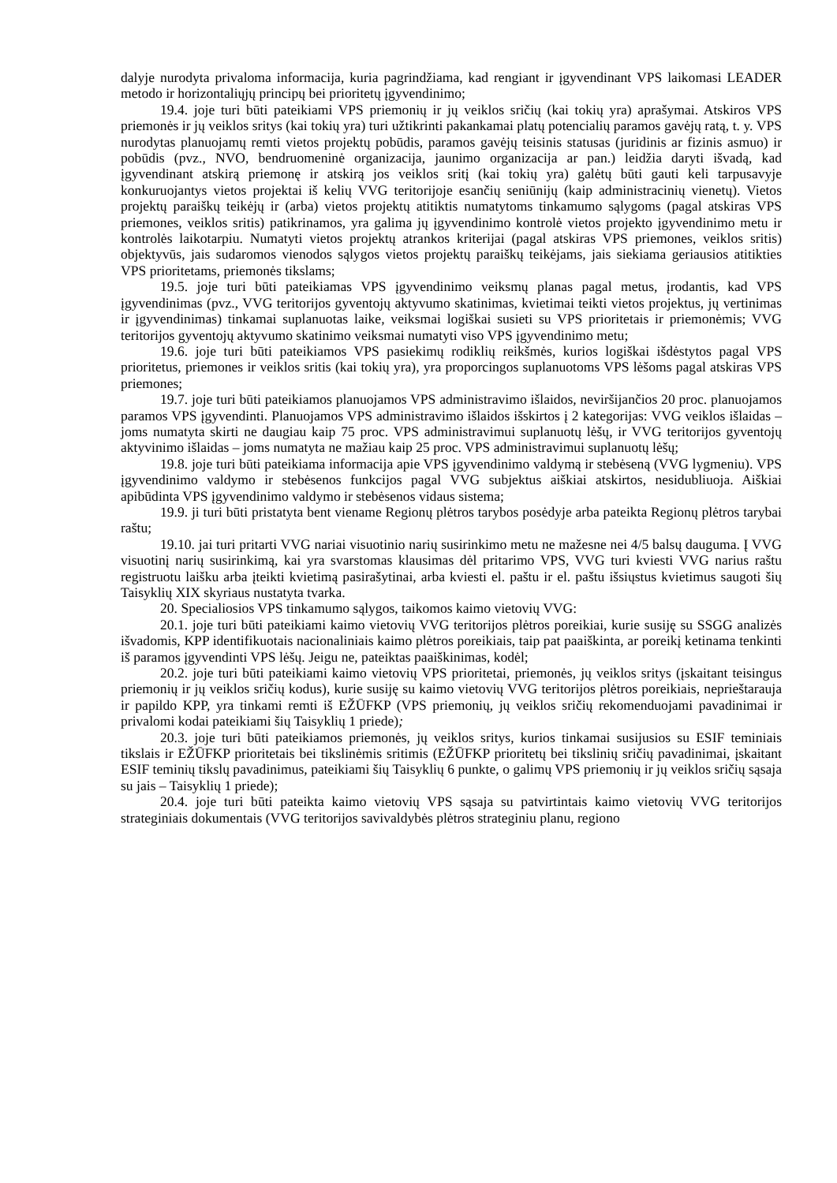dalyje nurodyta privaloma informacija, kuria pagrindžiama, kad rengiant ir įgyvendinant VPS laikomasi LEADER metodo ir horizontaliųjų principų bei prioritetų įgyvendinimo;
19.4. joje turi būti pateikiami VPS priemonių ir jų veiklos sričių (kai tokių yra) aprašymai. Atskiros VPS priemonės ir jų veiklos sritys (kai tokių yra) turi užtikrinti pakankamai platų potencialių paramos gavėjų ratą, t. y. VPS nurodytas planuojamų remti vietos projektų pobūdis, paramos gavėjų teisinis statusas (juridinis ar fizinis asmuo) ir pobūdis (pvz., NVO, bendruomeninė organizacija, jaunimo organizacija ar pan.) leidžia daryti išvadą, kad įgyvendinant atskirą priemonę ir atskirą jos veiklos sritį (kai tokių yra) galėtų būti gauti keli tarpusavyje konkuruojantys vietos projektai iš kelių VVG teritorijoje esančių seniūnijų (kaip administracinių vienetų). Vietos projektų paraiškų teikėjų ir (arba) vietos projektų atitiktis numatytoms tinkamumo sąlygoms (pagal atskiras VPS priemones, veiklos sritis) patikrinamos, yra galima jų įgyvendinimo kontrolė vietos projekto įgyvendinimo metu ir kontrolės laikotarpiu. Numatyti vietos projektų atrankos kriterijai (pagal atskiras VPS priemones, veiklos sritis) objektyvūs, jais sudaromos vienodos sąlygos vietos projektų paraiškų teikėjams, jais siekiama geriausios atitikties VPS prioritetams, priemonės tikslams;
19.5. joje turi būti pateikiamas VPS įgyvendinimo veiksmų planas pagal metus, įrodantis, kad VPS įgyvendinimas (pvz., VVG teritorijos gyventojų aktyvumo skatinimas, kvietimai teikti vietos projektus, jų vertinimas ir įgyvendinimas) tinkamai suplanuotas laike, veiksmai logiškai susieti su VPS prioritetais ir priemonėmis; VVG teritorijos gyventojų aktyvumo skatinimo veiksmai numatyti viso VPS įgyvendinimo metu;
19.6. joje turi būti pateikiamos VPS pasiekimų rodiklių reikšmės, kurios logiškai išdėstytos pagal VPS prioritetus, priemones ir veiklos sritis (kai tokių yra), yra proporcingos suplanuotoms VPS lėšoms pagal atskiras VPS priemones;
19.7. joje turi būti pateikiamos planuojamos VPS administravimo išlaidos, neviršijančios 20 proc. planuojamos paramos VPS įgyvendinti. Planuojamos VPS administravimo išlaidos išskirtos į 2 kategorijas: VVG veiklos išlaidas – joms numatyta skirti ne daugiau kaip 75 proc. VPS administravimui suplanuotų lėšų, ir VVG teritorijos gyventojų aktyvinimo išlaidas – joms numatyta ne mažiau kaip 25 proc. VPS administravimui suplanuotų lėšų;
19.8. joje turi būti pateikiama informacija apie VPS įgyvendinimo valdymą ir stebėseną (VVG lygmeniu). VPS įgyvendinimo valdymo ir stebėsenos funkcijos pagal VVG subjektus aiškiai atskirtos, nesidubliuoja. Aiškiai apibūdinta VPS įgyvendinimo valdymo ir stebėsenos vidaus sistema;
19.9. ji turi būti pristatyta bent viename Regionų plėtros tarybos posėdyje arba pateikta Regionų plėtros tarybai raštu;
19.10. jai turi pritarti VVG nariai visuotinio narių susirinkimo metu ne mažesne nei 4/5 balsų dauguma. Į VVG visuotinį narių susirinkimą, kai yra svarstomas klausimas dėl pritarimo VPS, VVG turi kviesti VVG narius raštu registruotu laišku arba įteikti kvietimą pasirašytinai, arba kviesti el. paštu ir el. paštu išsiųstus kvietimus saugoti šių Taisyklių XIX skyriaus nustatyta tvarka.
20. Specialiosios VPS tinkamumo sąlygos, taikomos kaimo vietovių VVG:
20.1. joje turi būti pateikiami kaimo vietovių VVG teritorijos plėtros poreikiai, kurie susiję su SSGG analizės išvadomis, KPP identifikuotais nacionaliniais kaimo plėtros poreikiais, taip pat paaiškinta, ar poreikį ketinama tenkinti iš paramos įgyvendinti VPS lėšų. Jeigu ne, pateiktas paaiškinimas, kodėl;
20.2. joje turi būti pateikiami kaimo vietovių VPS prioritetai, priemonės, jų veiklos sritys (įskaitant teisingus priemonių ir jų veiklos sričių kodus), kurie susiję su kaimo vietovių VVG teritorijos plėtros poreikiais, neprieštarauja ir papildo KPP, yra tinkami remti iš EŽŪFKP (VPS priemonių, jų veiklos sričių rekomenduojami pavadinimai ir privalomi kodai pateikiami šių Taisyklių 1 priede);
20.3. joje turi būti pateikiamos priemonės, jų veiklos sritys, kurios tinkamai susijusios su ESIF teminiais tikslais ir EŽŪFKP prioritetais bei tikslinėmis sritimis (EŽŪFKP prioritetų bei tikslinių sričių pavadinimai, įskaitant ESIF teminių tikslų pavadinimus, pateikiami šių Taisyklių 6 punkte, o galimų VPS priemonių ir jų veiklos sričių sąsaja su jais – Taisyklių 1 priede);
20.4. joje turi būti pateikta kaimo vietovių VPS sąsaja su patvirtintais kaimo vietovių VVG teritorijos strateginiais dokumentais (VVG teritorijos savivaldybės plėtros strateginiu planu, regiono